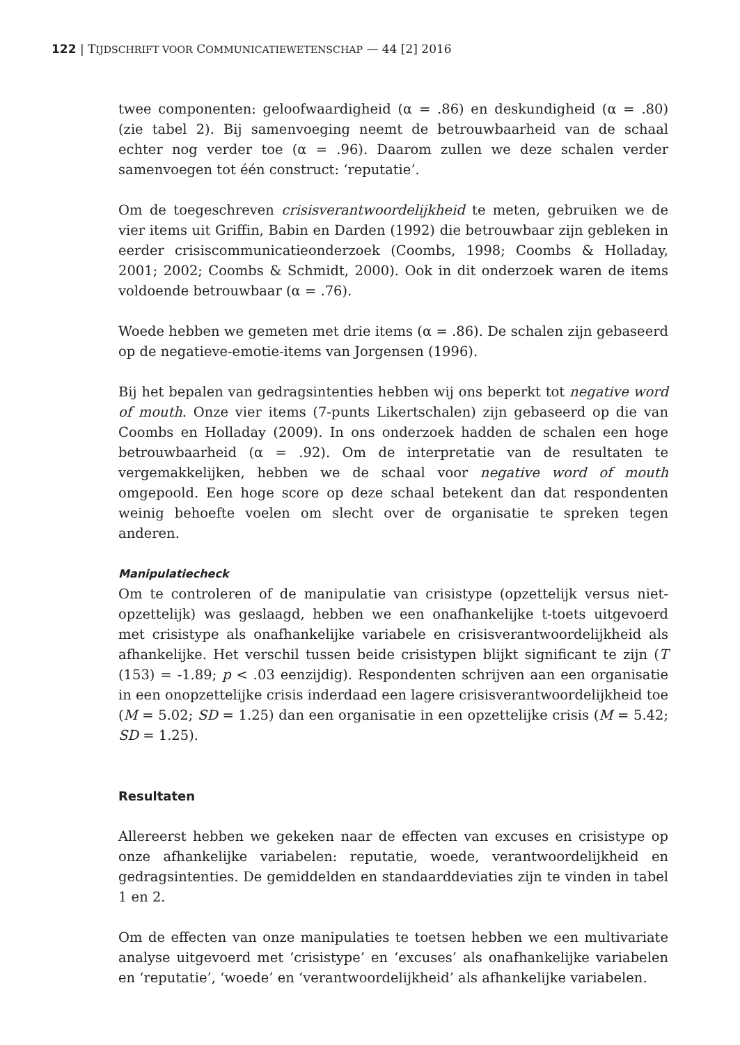122 | TIJDSCHRIFT VOOR COMMUNICATIEWETENSCHAP — 44 [2] 2016
twee componenten: geloofwaardigheid (α = .86) en deskundigheid (α = .80) (zie tabel 2). Bij samenvoeging neemt de betrouwbaarheid van de schaal echter nog verder toe (α = .96). Daarom zullen we deze schalen verder samenvoegen tot één construct: ‘reputatie’.
Om de toegeschreven crisisverantwoordelijkheid te meten, gebruiken we de vier items uit Griffin, Babin en Darden (1992) die betrouwbaar zijn gebleken in eerder crisis­communicatieonderzoek (Coombs, 1998; Coombs & Holladay, 2001; 2002; Coombs & Schmidt, 2000). Ook in dit onderzoek waren de items voldoende betrouwbaar (α = .76).
Woede hebben we gemeten met drie items (α = .86). De schalen zijn gebaseerd op de negatieve-emotie-items van Jorgensen (1996).
Bij het bepalen van gedragsintenties hebben wij ons beperkt tot negative word of mouth. Onze vier items (7-punts Likertschalen) zijn gebaseerd op die van Coombs en Holla­day (2009). In ons onderzoek hadden de schalen een hoge betrouwbaarheid (α = .92). Om de interpretatie van de resultaten te vergemakkelijken, hebben we de schaal voor negative word of mouth omgepoold. Een hoge score op deze schaal betekent dan dat respondenten weinig behoefte voelen om slecht over de organisatie te spreken tegen anderen.
Manipulatiecheck
Om te controleren of de manipulatie van crisistype (opzettelijk versus niet-opzettelijk) was geslaagd, hebben we een onafhankelijke t-toets uitgevoerd met crisistype als onafhankelijke variabele en crisisverantwoordelijkheid als afhankelijke. Het verschil tussen beide crisistypen blijkt significant te zijn (T (153) = -1.89; p < .03 eenzijdig). Respondenten schrijven aan een organisatie in een onopzettelijke crisis inderdaad een lagere crisisverantwoordelijkheid toe (M = 5.02; SD = 1.25) dan een organisatie in een opzettelijke crisis (M = 5.42; SD = 1.25).
Resultaten
Allereerst hebben we gekeken naar de effecten van excuses en crisistype op onze afhankelijke variabelen: reputatie, woede, verantwoordelijkheid en gedragsintenties. De gemiddelden en standaarddeviaties zijn te vinden in tabel 1 en 2.
Om de effecten van onze manipulaties te toetsen hebben we een multivariate analyse uitgevoerd met ‘crisistype’ en ‘excuses’ als onafhankelijke variabelen en ‘reputatie’, ‘woede’ en ‘verantwoordelijkheid’ als afhankelijke variabelen.